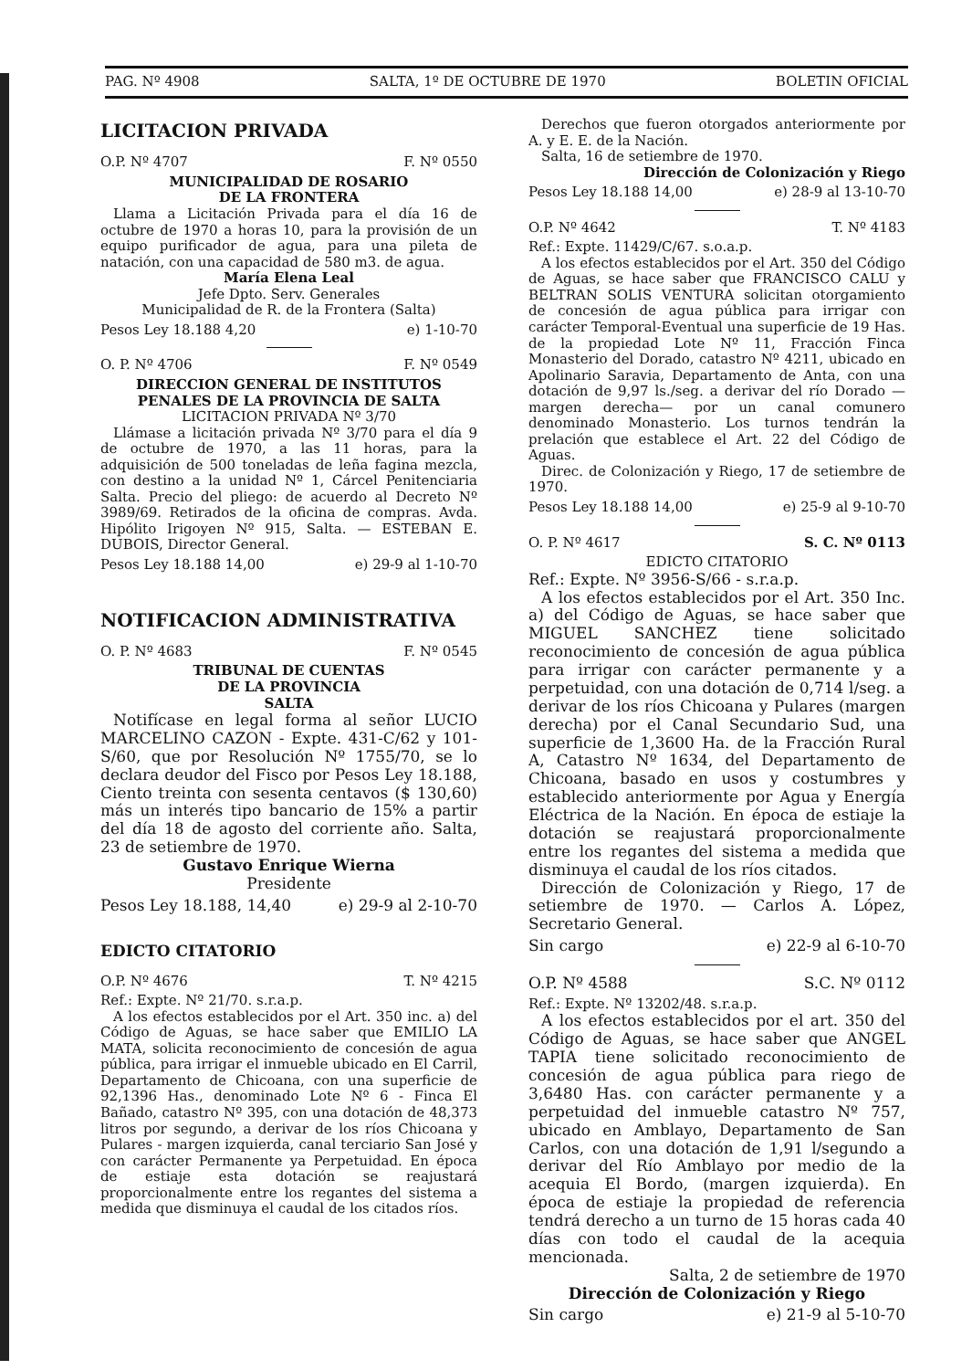PAG. Nº 4908 SALTA, 1º DE OCTUBRE DE 1970 BOLETIN OFICIAL
LICITACION PRIVADA
O.P. Nº 4707 F. Nº 0550
MUNICIPALIDAD DE ROSARIO
DE LA FRONTERA
Llama a Licitación Privada para el día 16 de octubre de 1970 a horas 10, para la provisión de un equipo purificador de agua, para una pileta de natación, con una capacidad de 580 m3. de agua.
María Elena Leal
Jefe Dpto. Serv. Generales
Municipalidad de R. de la Frontera (Salta)
Pesos Ley 18.188 4,20 e) 1-10-70
O. P. Nº 4706 F. Nº 0549
DIRECCION GENERAL DE INSTITUTOS PENALES DE LA PROVINCIA DE SALTA
LICITACION PRIVADA Nº 3/70
Llámase a licitación privada Nº 3/70 para el día 9 de octubre de 1970, a las 11 horas, para la adquisición de 500 toneladas de leña fagina mezcla, con destino a la unidad Nº 1, Cárcel Penitenciaria Salta. Precio del pliego: de acuerdo al Decreto Nº 3989/69. Retirados de la oficina de compras. Avda. Hipólito Irigoyen Nº 915, Salta. — ESTEBAN E. DUBOIS, Director General.
Pesos Ley 18.188 14,00 e) 29-9 al 1-10-70
NOTIFICACION ADMINISTRATIVA
O. P. Nº 4683 F. Nº 0545
TRIBUNAL DE CUENTAS
DE LA PROVINCIA
SALTA
Notifícase en legal forma al señor LUCIO MARCELINO CAZON - Expte. 431-C/62 y 101-S/60, que por Resolución Nº 1755/70, se lo declara deudor del Fisco por Pesos Ley 18.188, Ciento treinta con sesenta centavos ($ 130,60) más un interés tipo bancario de 15% a partir del día 18 de agosto del corriente año. Salta, 23 de setiembre de 1970.
Gustavo Enrique Wierna
Presidente
Pesos Ley 18.188, 14,40 e) 29-9 al 2-10-70
EDICTO CITATORIO
O.P. Nº 4676 T. Nº 4215
Ref.: Expte. Nº 21/70. s.r.a.p.
A los efectos establecidos por el Art. 350 inc. a) del Código de Aguas, se hace saber que EMILIO LA MATA, solicita reconocimiento de concesión de agua pública, para irrigar el inmueble ubicado en El Carril, Departamento de Chicoana, con una superficie de 92,1396 Has., denominado Lote Nº 6 - Finca El Bañado, catastro Nº 395, con una dotación de 48,373 litros por segundo, a derivar de los ríos Chicoana y Pulares - margen izquierda, canal terciario San José y con carácter Permanente ya Perpetuidad. En época de estiaje esta dotación se reajustará proporcionalmente entre los regantes del sistema a medida que disminuya el caudal de los citados ríos.
Derechos que fueron otorgados anteriormente por A. y E. E. de la Nación.
Salta, 16 de setiembre de 1970.
Dirección de Colonización y Riego
Pesos Ley 18.188 14,00 e) 28-9 al 13-10-70
O.P. Nº 4642 T. Nº 4183
Ref.: Expte. 11429/C/67. s.o.a.p.
A los efectos establecidos por el Art. 350 del Código de Aguas, se hace saber que FRANCISCO CALU y BELTRAN SOLIS VENTURA solicitan otorgamiento de concesión de agua pública para irrigar con carácter Temporal-Eventual una superficie de 19 Has. de la propiedad Lote Nº 11, Fracción Finca Monasterio del Dorado, catastro Nº 4211, ubicado en Apolinario Saravia, Departamento de Anta, con una dotación de 9,97 ls./seg. a derivar del río Dorado —margen derecha— por un canal comunero denominado Monasterio. Los turnos tendrán la prelación que establece el Art. 22 del Código de Aguas.
Direc. de Colonización y Riego, 17 de setiembre de 1970.
Pesos Ley 18.188 14,00 e) 25-9 al 9-10-70
O. P. Nº 4617 S. C. Nº 0113
EDICTO CITATORIO
Ref.: Expte. Nº 3956-S/66 - s.r.a.p.
A los efectos establecidos por el Art. 350 Inc. a) del Código de Aguas, se hace saber que MIGUEL SANCHEZ tiene solicitado reconocimiento de concesión de agua pública para irrigar con carácter permanente y a perpetuidad, con una dotación de 0,714 l/seg. a derivar de los ríos Chicoana y Pulares (margen derecha) por el Canal Secundario Sud, una superficie de 1,3600 Ha. de la Fracción Rural A, Catastro Nº 1634, del Departamento de Chicoana, basado en usos y costumbres y establecido anteriormente por Agua y Energía Eléctrica de la Nación. En época de estiaje la dotación se reajustará proporcionalmente entre los regantes del sistema a medida que disminuya el caudal de los ríos citados.
Dirección de Colonización y Riego, 17 de setiembre de 1970. — Carlos A. López, Secretario General.
Sin cargo e) 22-9 al 6-10-70
O.P. Nº 4588 S.C. Nº 0112
Ref.: Expte. Nº 13202/48. s.r.a.p.
A los efectos establecidos por el art. 350 del Código de Aguas, se hace saber que ANGEL TAPIA tiene solicitado reconocimiento de concesión de agua pública para riego de 3,6480 Has. con carácter permanente y a perpetuidad del inmueble catastro Nº 757, ubicado en Amblayo, Departamento de San Carlos, con una dotación de 1,91 l/segundo a derivar del Río Amblayo por medio de la acequia El Bordo, (margen izquierda). En época de estiaje la propiedad de referencia tendrá derecho a un turno de 15 horas cada 40 días con todo el caudal de la acequia mencionada.
Salta, 2 de setiembre de 1970
Dirección de Colonización y Riego
Sin cargo e) 21-9 al 5-10-70